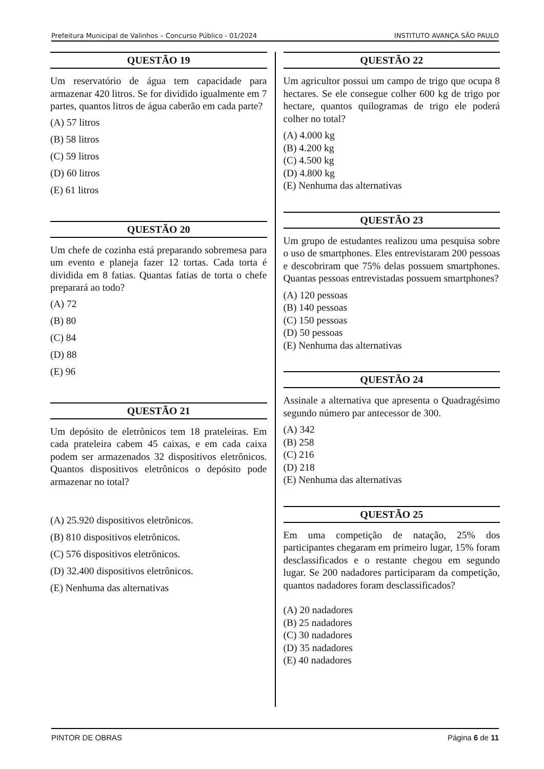Prefeitura Municipal de Valinhos – Concurso Público - 01/2024 INSTITUTO AVANÇA SÃO PAULO
QUESTÃO 19
Um reservatório de água tem capacidade para armazenar 420 litros. Se for dividido igualmente em 7 partes, quantos litros de água caberão em cada parte?
(A) 57 litros
(B) 58 litros
(C) 59 litros
(D) 60 litros
(E) 61 litros
QUESTÃO 20
Um chefe de cozinha está preparando sobremesa para um evento e planeja fazer 12 tortas. Cada torta é dividida em 8 fatias. Quantas fatias de torta o chefe preparará ao todo?
(A) 72
(B) 80
(C) 84
(D) 88
(E) 96
QUESTÃO 21
Um depósito de eletrônicos tem 18 prateleiras. Em cada prateleira cabem 45 caixas, e em cada caixa podem ser armazenados 32 dispositivos eletrônicos. Quantos dispositivos eletrônicos o depósito pode armazenar no total?
(A) 25.920 dispositivos eletrônicos.
(B) 810 dispositivos eletrônicos.
(C) 576 dispositivos eletrônicos.
(D) 32.400 dispositivos eletrônicos.
(E) Nenhuma das alternativas
QUESTÃO 22
Um agricultor possui um campo de trigo que ocupa 8 hectares. Se ele consegue colher 600 kg de trigo por hectare, quantos quilogramas de trigo ele poderá colher no total?
(A) 4.000 kg
(B) 4.200 kg
(C) 4.500 kg
(D) 4.800 kg
(E) Nenhuma das alternativas
QUESTÃO 23
Um grupo de estudantes realizou uma pesquisa sobre o uso de smartphones. Eles entrevistaram 200 pessoas e descobriram que 75% delas possuem smartphones. Quantas pessoas entrevistadas possuem smartphones?
(A) 120 pessoas
(B) 140 pessoas
(C) 150 pessoas
(D) 50 pessoas
(E) Nenhuma das alternativas
QUESTÃO 24
Assinale a alternativa que apresenta o Quadragésimo segundo número par antecessor de 300.
(A) 342
(B) 258
(C) 216
(D) 218
(E) Nenhuma das alternativas
QUESTÃO 25
Em uma competição de natação, 25% dos participantes chegaram em primeiro lugar, 15% foram desclassificados e o restante chegou em segundo lugar. Se 200 nadadores participaram da competição, quantos nadadores foram desclassificados?
(A) 20 nadadores
(B) 25 nadadores
(C) 30 nadadores
(D) 35 nadadores
(E) 40 nadadores
PINTOR DE OBRAS Página 6 de 11